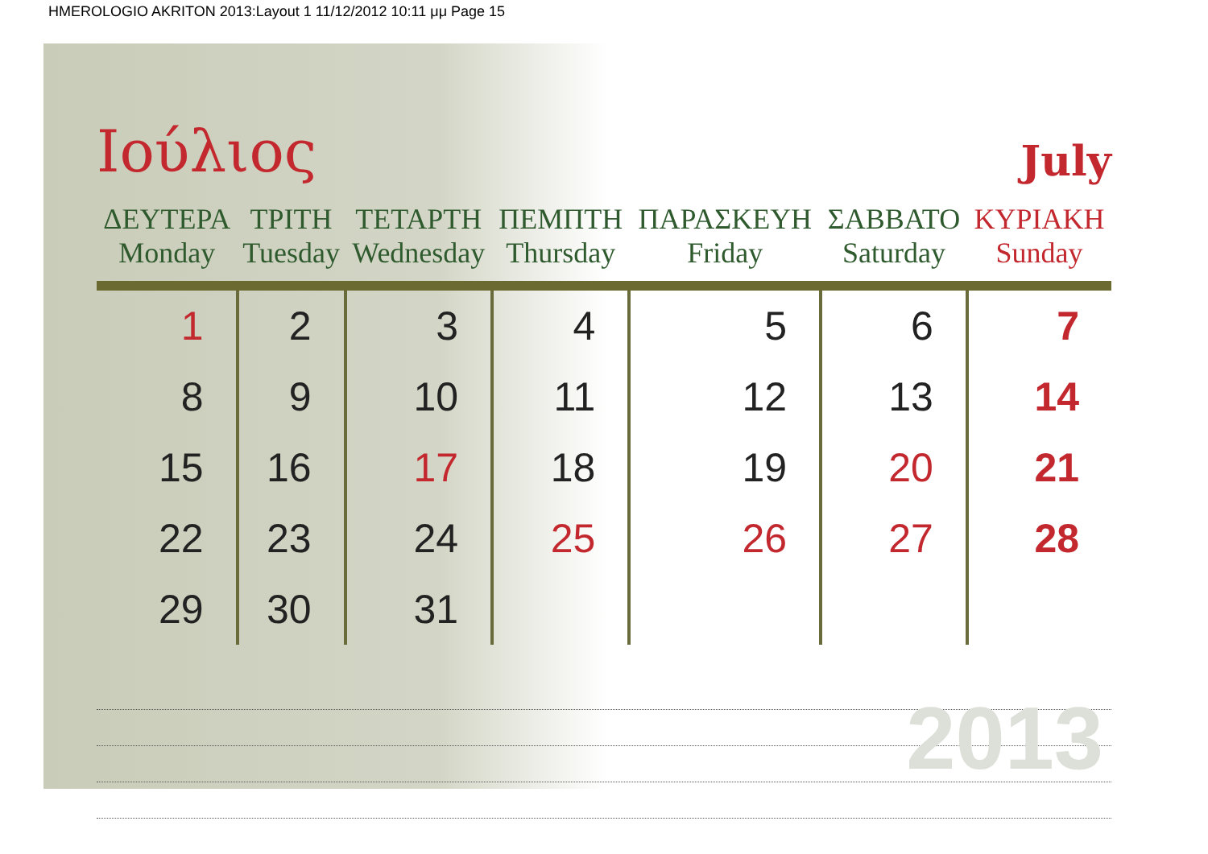HMEROLOGIO AKRITON 2013:Layout 1 11/12/2012 10:11 μμ Page 15
Ιούλιος
July
| ΔΕΥΤΕΡΑ Monday | ΤΡΙΤΗ Tuesday | ΤΕΤΑΡΤΗ Wednesday | ΠΕΜΠΤΗ Thursday | ΠΑΡΑΣΚΕΥΗ Friday | ΣΑΒΒΑΤΟ Saturday | ΚΥΡΙΑΚΗ Sunday |
| --- | --- | --- | --- | --- | --- | --- |
| 1 | 2 | 3 | 4 | 5 | 6 | 7 |
| 8 | 9 | 10 | 11 | 12 | 13 | 14 |
| 15 | 16 | 17 | 18 | 19 | 20 | 21 |
| 22 | 23 | 24 | 25 | 26 | 27 | 28 |
| 29 | 30 | 31 | | | | |
2013